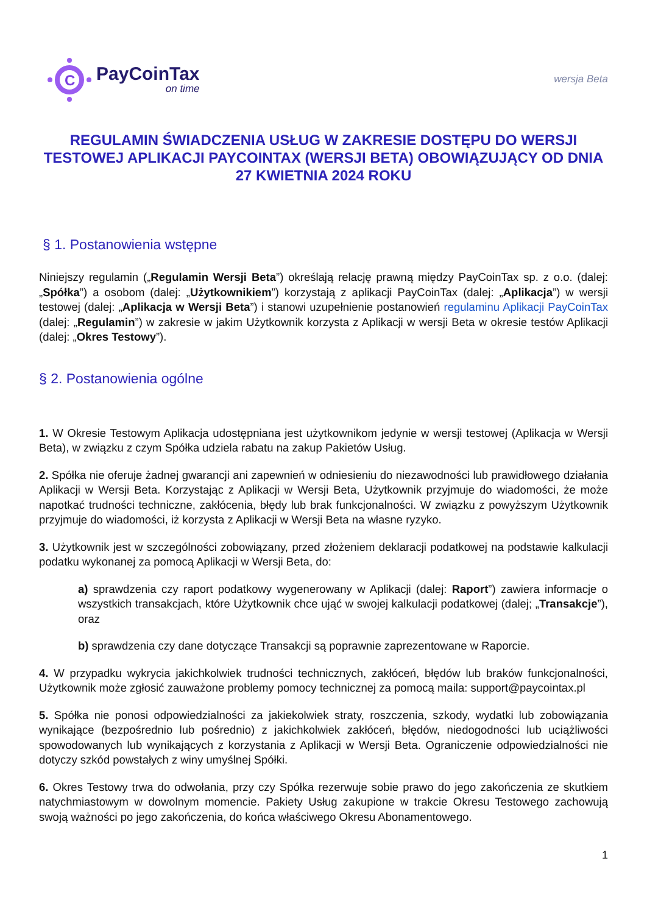C
PayCoinTax
on time
wersja Beta
REGULAMIN ŚWIADCZENIA USŁUG W ZAKRESIE DOSTĘPU DO WERSJI TESTOWEJ APLIKACJI PAYCOINTAX (WERSJI BETA) OBOWIĄZUJĄCY OD DNIA 27 KWIETNIA 2024 ROKU
§ 1. Postanowienia wstępne
Niniejszy regulamin („Regulamin Wersji Beta”) określają relację prawną między PayCoinTax sp. z o.o. (dalej: „Spółka”) a osobom (dalej: „Użytkownikiem”) korzystają z aplikacji PayCoinTax (dalej: „Aplikacja”) w wersji testowej (dalej: „Aplikacja w Wersji Beta”) i stanowi uzupełnienie postanowień regulaminu Aplikacji PayCoinTax (dalej: „Regulamin”) w zakresie w jakim Użytkownik korzysta z Aplikacji w wersji Beta w okresie testów Aplikacji (dalej: „Okres Testowy”).
§ 2. Postanowienia ogólne
1. W Okresie Testowym Aplikacja udostępniana jest użytkownikom jedynie w wersji testowej (Aplikacja w Wersji Beta), w związku z czym Spółka udziela rabatu na zakup Pakietów Usług.
2. Spółka nie oferuje żadnej gwarancji ani zapewnień w odniesieniu do niezawodności lub prawidłowego działania Aplikacji w Wersji Beta. Korzystając z Aplikacji w Wersji Beta, Użytkownik przyjmuje do wiadomości, że może napotkać trudności techniczne, zakłócenia, błędy lub brak funkcjonalności. W związku z powyższym Użytkownik przyjmuje do wiadomości, iż korzysta z Aplikacji w Wersji Beta na własne ryzyko.
3. Użytkownik jest w szczególności zobowiązany, przed złożeniem deklaracji podatkowej na podstawie kalkulacji podatku wykonanej za pomocą Aplikacji w Wersji Beta, do:
a) sprawdzenia czy raport podatkowy wygenerowany w Aplikacji (dalej: Raport”) zawiera informacje o wszystkich transakcjach, które Użytkownik chce ująć w swojej kalkulacji podatkowej (dalej; „Transakcje”), oraz
b) sprawdzenia czy dane dotyczące Transakcji są poprawnie zaprezentowane w Raporcie.
4. W przypadku wykrycia jakichkolwiek trudności technicznych, zakłóceń, błędów lub braków funkcjonalności, Użytkownik może zgłosić zauważone problemy pomocy technicznej za pomocą maila: support@paycointax.pl
5. Spółka nie ponosi odpowiedzialności za jakiekolwiek straty, roszczenia, szkody, wydatki lub zobowiązania wynikające (bezpośrednio lub pośrednio) z jakichkolwiek zakłóceń, błędów, niedogodności lub uciążliwości spowodowanych lub wynikających z korzystania z Aplikacji w Wersji Beta. Ograniczenie odpowiedzialności nie dotyczy szkód powstałych z winy umyślnej Spółki.
6. Okres Testowy trwa do odwołania, przy czy Spółka rezerwuje sobie prawo do jego zakończenia ze skutkiem natychmiastowym w dowolnym momencie. Pakiety Usług zakupione w trakcie Okresu Testowego zachowują swoją ważności po jego zakończenia, do końca właściwego Okresu Abonamentowego.
1